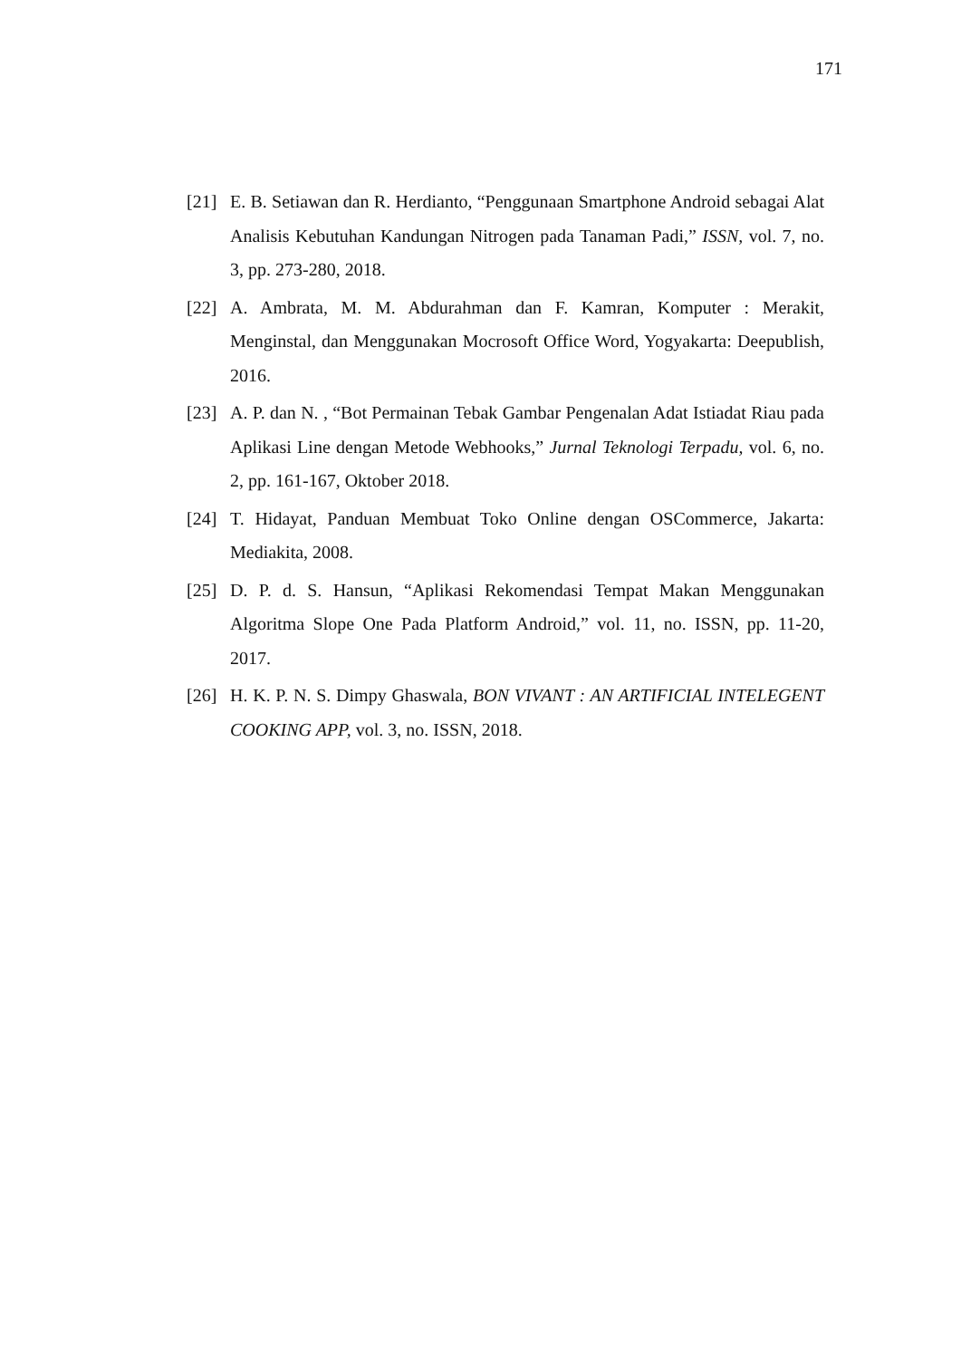171
[21] E. B. Setiawan dan R. Herdianto, “Penggunaan Smartphone Android sebagai Alat Analisis Kebutuhan Kandungan Nitrogen pada Tanaman Padi,” ISSN, vol. 7, no. 3, pp. 273-280, 2018.
[22] A. Ambrata, M. M. Abdurahman dan F. Kamran, Komputer : Merakit, Menginstal, dan Menggunakan Mocrosoft Office Word, Yogyakarta: Deepublish, 2016.
[23] A. P. dan N. , “Bot Permainan Tebak Gambar Pengenalan Adat Istiadat Riau pada Aplikasi Line dengan Metode Webhooks,” Jurnal Teknologi Terpadu, vol. 6, no. 2, pp. 161-167, Oktober 2018.
[24] T. Hidayat, Panduan Membuat Toko Online dengan OSCommerce, Jakarta: Mediakita, 2008.
[25] D. P. d. S. Hansun, “Aplikasi Rekomendasi Tempat Makan Menggunakan Algoritma Slope One Pada Platform Android,” vol. 11, no. ISSN, pp. 11-20, 2017.
[26] H. K. P. N. S. Dimpy Ghaswala, BON VIVANT : AN ARTIFICIAL INTELEGENT COOKING APP, vol. 3, no. ISSN, 2018.